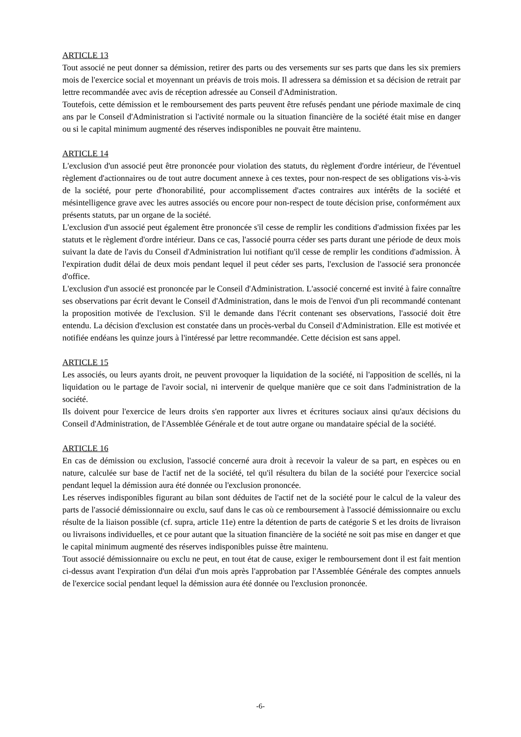ARTICLE 13
Tout associé ne peut donner sa démission, retirer des parts ou des versements sur ses parts que dans les six premiers mois de l'exercice social et moyennant un préavis de trois mois. Il adressera sa démission et sa décision de retrait par lettre recommandée avec avis de réception adressée au Conseil d'Administration.
Toutefois, cette démission et le remboursement des parts peuvent être refusés pendant une période maximale de cinq ans par le Conseil d'Administration si l'activité normale ou la situation financière de la société était mise en danger ou si le capital minimum augmenté des réserves indisponibles ne pouvait être maintenu.
ARTICLE 14
L'exclusion d'un associé peut être prononcée pour violation des statuts, du règlement d'ordre intérieur, de l'éventuel règlement d'actionnaires ou de tout autre document annexe à ces textes, pour non-respect de ses obligations vis-à-vis de la société, pour perte d'honorabilité, pour accomplissement d'actes contraires aux intérêts de la société et mésintelligence grave avec les autres associés ou encore pour non-respect de toute décision prise, conformément aux présents statuts, par un organe de la société.
L'exclusion d'un associé peut également être prononcée s'il cesse de remplir les conditions d'admission fixées par les statuts et le règlement d'ordre intérieur. Dans ce cas, l'associé pourra céder ses parts durant une période de deux mois suivant la date de l'avis du Conseil d'Administration lui notifiant qu'il cesse de remplir les conditions d'admission. À l'expiration dudit délai de deux mois pendant lequel il peut céder ses parts, l'exclusion de l'associé sera prononcée d'office.
L'exclusion d'un associé est prononcée par le Conseil d'Administration. L'associé concerné est invité à faire connaître ses observations par écrit devant le Conseil d'Administration, dans le mois de l'envoi d'un pli recommandé contenant la proposition motivée de l'exclusion. S'il le demande dans l'écrit contenant ses observations, l'associé doit être entendu. La décision d'exclusion est constatée dans un procès-verbal du Conseil d'Administration. Elle est motivée et notifiée endéans les quinze jours à l'intéressé par lettre recommandée. Cette décision est sans appel.
ARTICLE 15
Les associés, ou leurs ayants droit, ne peuvent provoquer la liquidation de la société, ni l'apposition de scellés, ni la liquidation ou le partage de l'avoir social, ni intervenir de quelque manière que ce soit dans l'administration de la société.
Ils doivent pour l'exercice de leurs droits s'en rapporter aux livres et écritures sociaux ainsi qu'aux décisions du Conseil d'Administration, de l'Assemblée Générale et de tout autre organe ou mandataire spécial de la société.
ARTICLE 16
En cas de démission ou exclusion, l'associé concerné aura droit à recevoir la valeur de sa part, en espèces ou en nature, calculée sur base de l'actif net de la société, tel qu'il résultera du bilan de la société pour l'exercice social pendant lequel la démission aura été donnée ou l'exclusion prononcée.
Les réserves indisponibles figurant au bilan sont déduites de l'actif net de la société pour le calcul de la valeur des parts de l'associé démissionnaire ou exclu, sauf dans le cas où ce remboursement à l'associé démissionnaire ou exclu résulte de la liaison possible (cf. supra, article 11e) entre la détention de parts de catégorie S et les droits de livraison ou livraisons individuelles, et ce pour autant que la situation financière de la société ne soit pas mise en danger et que le capital minimum augmenté des réserves indisponibles puisse être maintenu.
Tout associé démissionnaire ou exclu ne peut, en tout état de cause, exiger le remboursement dont il est fait mention ci-dessus avant l'expiration d'un délai d'un mois après l'approbation par l'Assemblée Générale des comptes annuels de l'exercice social pendant lequel la démission aura été donnée ou l'exclusion prononcée.
-6-